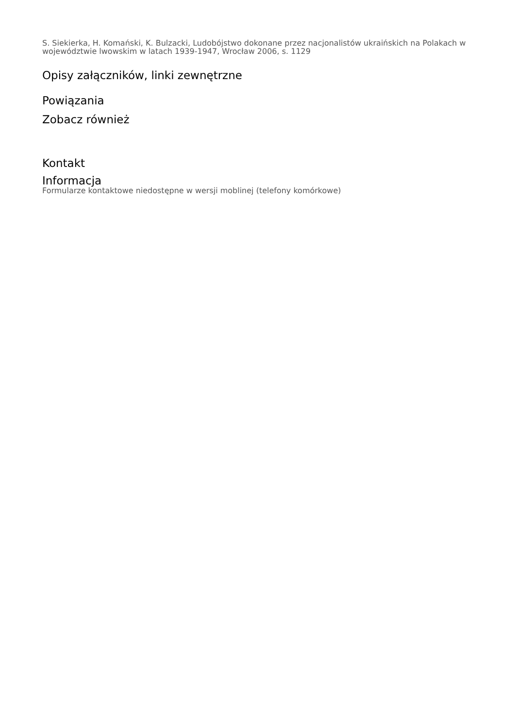S. Siekierka, H. Komański, K. Bulzacki, Ludobójstwo dokonane przez nacjonalistów ukraińskich na Polakach w województwie lwowskim w latach 1939-1947, Wrocław 2006, s. 1129
Opisy załączników, linki zewnętrzne
Powiązania
Zobacz również
Kontakt
Informacja
Formularze kontaktowe niedostępne w wersji moblinej (telefony komórkowe)